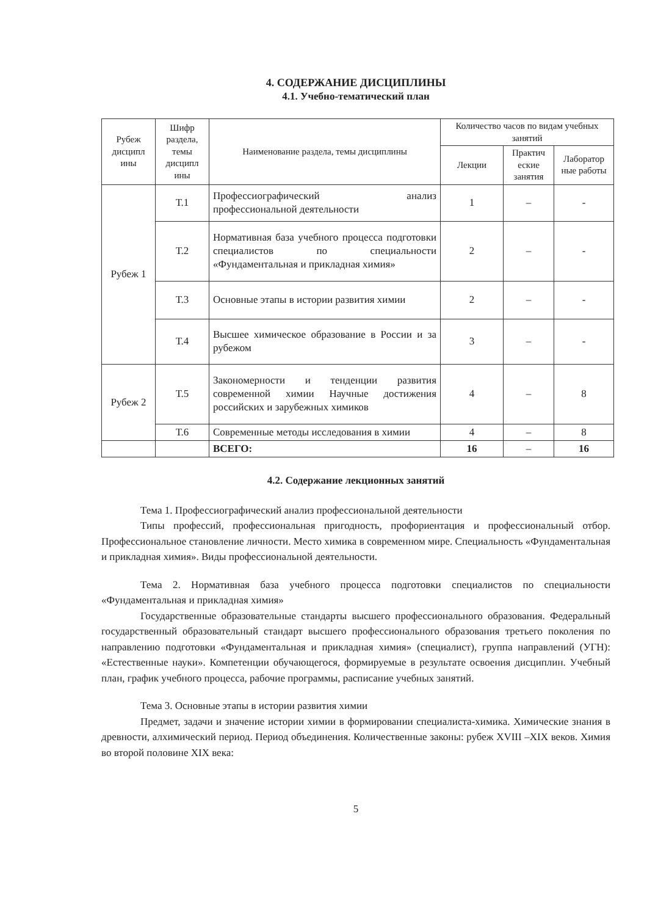4. СОДЕРЖАНИЕ ДИСЦИПЛИНЫ
4.1. Учебно-тематический план
| Рубеж дисципл ины | Шифр раздела, темы дисципл ины | Наименование раздела, темы дисциплины | Количество часов по видам учебных занятий | | |
| --- | --- | --- | --- | --- | --- |
| | | | Лекции | Практич еские занятия | Лаборатор ные работы |
| Рубеж 1 | Т.1 | Профессиографический анализ профессиональной деятельности | 1 | – | - |
| | Т.2 | Нормативная база учебного процесса подготовки специалистов по специальности «Фундаментальная и прикладная химия» | 2 | – | - |
| | Т.3 | Основные этапы в истории развития химии | 2 | – | - |
| | Т.4 | Высшее химическое образование в России и за рубежом | 3 | – | - |
| Рубеж 2 | Т.5 | Закономерности и тенденции развития современной химии Научные достижения российских и зарубежных химиков | 4 | – | 8 |
| | Т.6 | Современные методы исследования в химии | 4 | – | 8 |
| | | ВСЕГО: | 16 | – | 16 |
4.2. Содержание лекционных занятий
Тема 1. Профессиографический анализ профессиональной деятельности
Типы профессий, профессиональная пригодность, профориентация и профессиональный отбор. Профессиональное становление личности. Место химика в современном мире. Специальность «Фундаментальная и прикладная химия». Виды профессиональной деятельности.
Тема 2. Нормативная база учебного процесса подготовки специалистов по специальности «Фундаментальная и прикладная химия»
Государственные образовательные стандарты высшего профессионального образования. Федеральный государственный образовательный стандарт высшего профессионального образования третьего поколения по направлению подготовки «Фундаментальная и прикладная химия» (специалист), группа направлений (УГН): «Естественные науки». Компетенции обучающегося, формируемые в результате освоения дисциплин. Учебный план, график учебного процесса, рабочие программы, расписание учебных занятий.
Тема 3. Основные этапы в истории развития химии
Предмет, задачи и значение истории химии в формировании специалиста-химика. Химические знания в древности, алхимический период. Период объединения. Количественные законы: рубеж XVIII –XIX веков. Химия во второй половине XIX века:
5